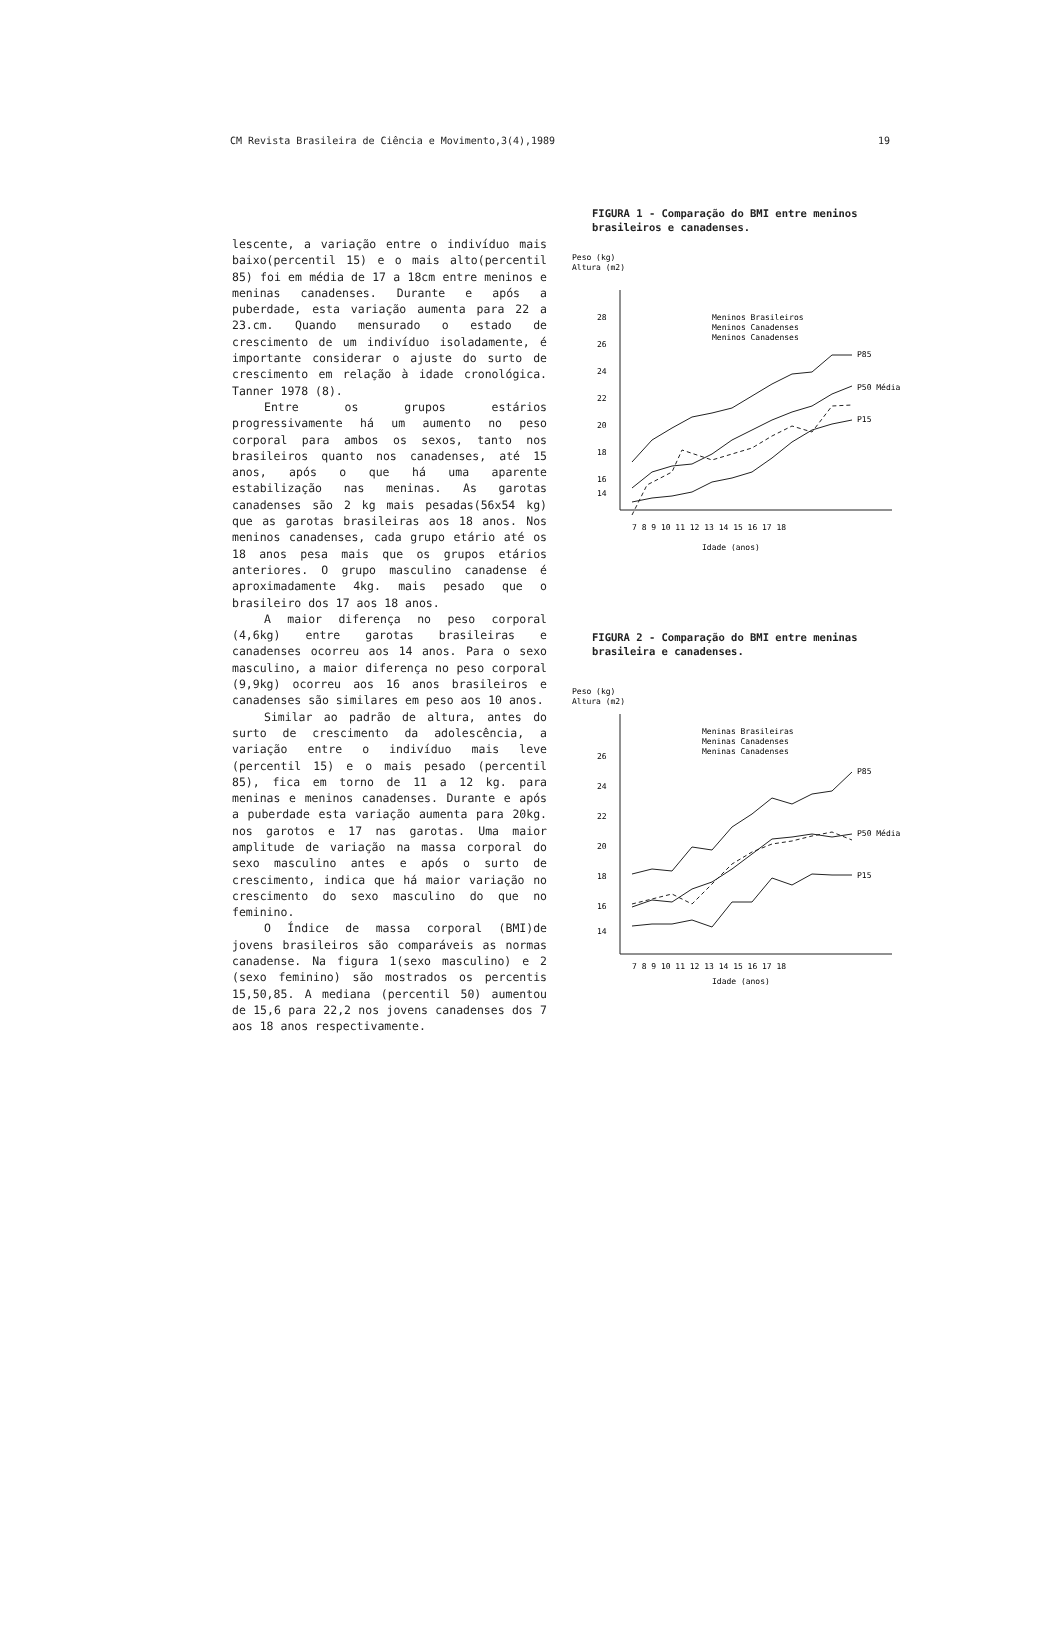CM Revista Brasileira de Ciência e Movimento,3(4),1989 19
lescente, a variação entre o indivíduo mais baixo(percentil 15) e o mais alto(percentil 85) foi em média de 17 a 18cm entre meninos e meninas canadenses. Durante e após a puberdade, esta variação aumenta para 22 a 23.cm. Quando mensurado o estado de crescimento de um indivíduo isoladamente, é importante considerar o ajuste do surto de crescimento em relação à idade cronológica. Tanner 1978 (8).
Entre os grupos estários progressivamente há um aumento no peso corporal para ambos os sexos, tanto nos brasileiros quanto nos canadenses, até 15 anos, após o que há uma aparente estabilização nas meninas. As garotas canadenses são 2 kg mais pesadas(56x54 kg) que as garotas brasileiras aos 18 anos. Nos meninos canadenses, cada grupo etário até os 18 anos pesa mais que os grupos etários anteriores. O grupo masculino canadense é aproximadamente 4kg. mais pesado que o brasileiro dos 17 aos 18 anos.
A maior diferença no peso corporal (4,6kg) entre garotas brasileiras e canadenses ocorreu aos 14 anos. Para o sexo masculino, a maior diferença no peso corporal (9,9kg) ocorreu aos 16 anos brasileiros e canadenses são similares em peso aos 10 anos.
Similar ao padrão de altura, antes do surto de crescimento da adolescência, a variação entre o indivíduo mais leve (percentil 15) e o mais pesado (percentil 85), fica em torno de 11 a 12 kg. para meninas e meninos canadenses. Durante e após a puberdade esta variação aumenta para 20kg. nos garotos e 17 nas garotas. Uma maior amplitude de variação na massa corporal do sexo masculino antes e após o surto de crescimento, indica que há maior variação no crescimento do sexo masculino do que no feminino.
O Índice de massa corporal (BMI)de jovens brasileiros são comparáveis as normas canadense. Na figura 1(sexo masculino) e 2 (sexo feminino) são mostrados os percentis 15,50,85. A mediana (percentil 50) aumentou de 15,6 para 22,2 nos jovens canadenses dos 7 aos 18 anos respectivamente.
FIGURA 1 - Comparação do BMI entre meninos brasileiros e canadenses.
Peso (kg)
Altura (m2)
28
26
24
22
20
18
16
14
Meninos Brasileiros
Meninos Canadenses
Meninos Canadenses
P85
P50 Média
P15
7 8 9 10 11 12 13 14 15 16 17 18
Idade (anos)
FIGURA 2 - Comparação do BMI entre meninas brasileira e canadenses.
Peso (kg)
Altura (m2)
26
24
22
20
18
16
14
Meninas Brasileiras
Meninas Canadenses
Meninas Canadenses
P85
P50 Média
P15
7 8 9 10 11 12 13 14 15 16 17 18
Idade (anos)